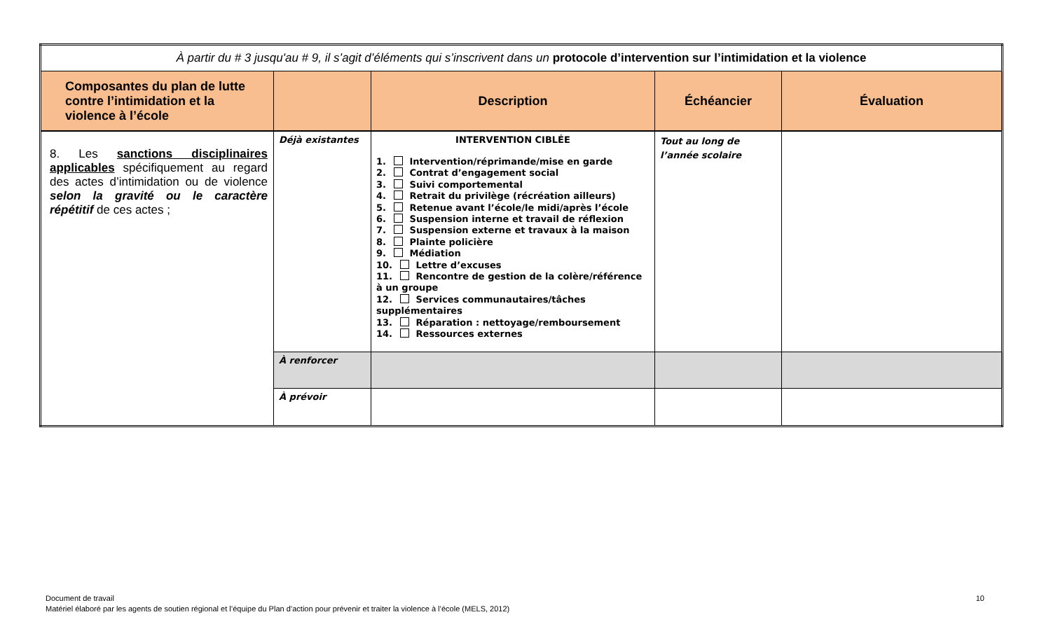| À partir du # 3 jusqu'au # 9, il s’agit d’éléments qui s’inscrivent dans un protocole d’intervention sur l’intimidation et la violence | | | | |
| Composantes du plan de lutte contre l’intimidation et la violence à l’école | | Description | Échéancier | Évaluation |
| 8. Les sanctions disciplinaires applicables spécifiquement au regard des actes d’intimidation ou de violence selon la gravité ou le caractère répétitif de ces actes ; | Déjà existantes | INTERVENTION CIBLÉE 1. Intervention/réprimande/mise en garde 2. Contrat d’engagement social 3. Suivi comportemental 4. Retrait du privilège (récréation ailleurs) 5. Retenue avant l’école/le midi/après l’école 6. Suspension interne et travail de réflexion 7. Suspension externe et travaux à la maison 8. Plainte policière 9. Médiation 10. Lettre d’excuses 11. Rencontre de gestion de la colère/référence à un groupe 12. Services communautaires/tâches supplémentaires 13. Réparation : nettoyage/remboursement 14. Ressources externes | Tout au long de l’année scolaire | |
| | À renforcer | | | |
| | À prévoir | | | |
Document de travail 10
Matériel élaboré par les agents de soutien régional et l’équipe du Plan d’action pour prévenir et traiter la violence à l’école (MELS, 2012)